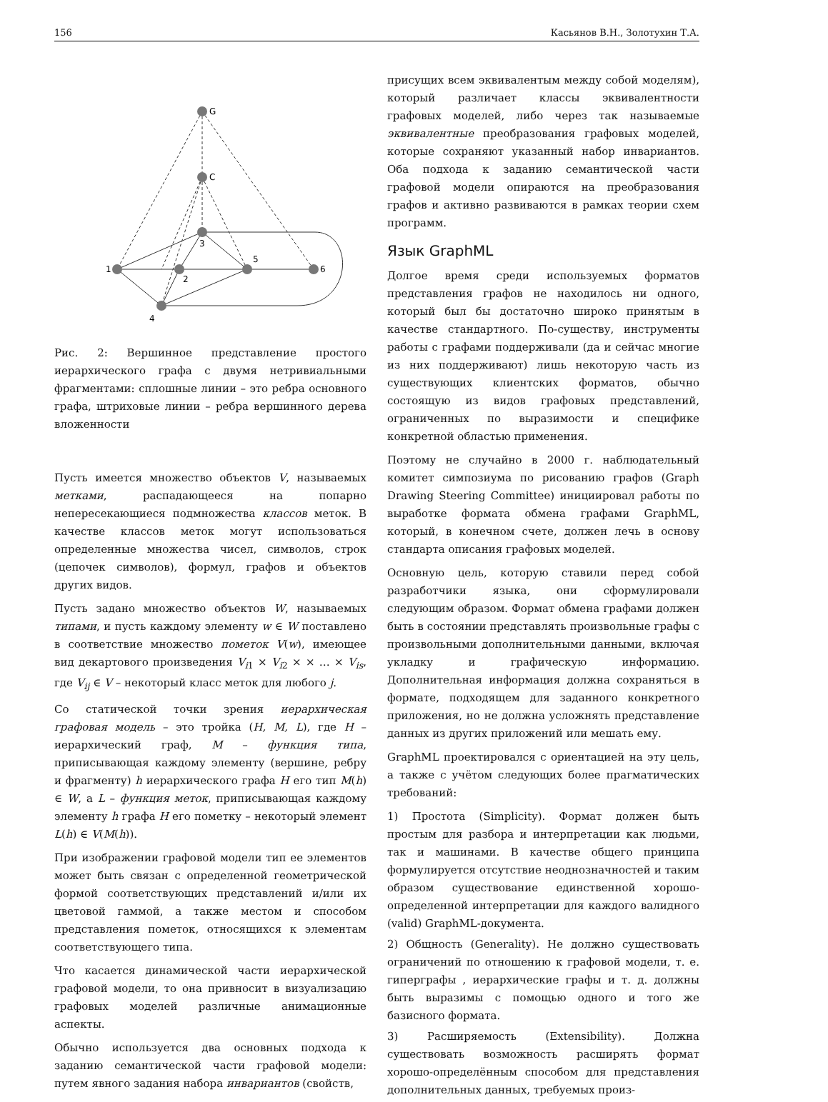156 Касьянов В.Н., Золотухин Т.А.
G
C
3
1
2
5
6
4
Рис. 2: Вершинное представление простого иерархического графа с двумя нетривиальными фрагментами: сплошные линии – это ребра основного графа, штриховые линии – ребра вершинного дерева вложенности
Пусть имеется множество объектов V, называемых метками, распадающееся на попарно непересекающиеся подмножества классов меток. В качестве классов меток могут использоваться определенные множества чисел, символов, строк (цепочек символов), формул, графов и объектов других видов.
Пусть задано множество объектов W, называемых типами, и пусть каждому элементу w ∈ W поставлено в соответствие множество пометок V(w), имеющее вид декартового произведения V<sub>i1</sub> × V<sub>i2</sub> × × … × V<sub>is</sub>, где V<sub>ij</sub> ∈ V – некоторый класс меток для любого j.
Со статической точки зрения иерархическая графовая модель – это тройка (H, M, L), где H – иерархический граф, M – функция типа, приписывающая каждому элементу (вершине, ребру и фрагменту) h иерархического графа H его тип M(h) ∈ W, а L – функция меток, приписывающая каждому элементу h графа H его пометку – некоторый элемент L(h) ∈ V(M(h)).
При изображении графовой модели тип ее элементов может быть связан с определенной геометрической формой соответствующих представлений и/или их цветовой гаммой, а также местом и способом представления пометок, относящихся к элементам соответствующего типа.
Что касается динамической части иерархической графовой модели, то она привносит в визуализацию графовых моделей различные анимационные аспекты.
Обычно используется два основных подхода к заданию семантической части графовой модели: путем явного задания набора инвариантов (свойств,
присущих всем эквивалентым между собой моделям), который различает классы эквивалентности графовых моделей, либо через так называемые эквивалентные преобразования графовых моделей, которые сохраняют указанный набор инвариантов. Оба подхода к заданию семантической части графовой модели опираются на преобразования графов и активно развиваются в рамках теории схем программ.
Язык GraphML
Долгое время среди используемых форматов представления графов не находилось ни одного, который был бы достаточно широко принятым в качестве стандартного. По-существу, инструменты работы с графами поддерживали (да и сейчас многие из них поддерживают) лишь некоторую часть из существующих клиентских форматов, обычно состоящую из видов графовых представлений, ограниченных по выразимости и специфике конкретной областью применения.
Поэтому не случайно в 2000 г. наблюдательный комитет симпозиума по рисованию графов (Graph Drawing Steering Committee) инициировал работы по выработке формата обмена графами GraphML, который, в конечном счете, должен лечь в основу стандарта описания графовых моделей.
Основную цель, которую ставили перед собой разработчики языка, они сформулировали следующим образом. Формат обмена графами должен быть в состоянии представлять произвольные графы с произвольными дополнительными данными, включая укладку и графическую информацию. Дополнительная информация должна сохраняться в формате, подходящем для заданного конкретного приложения, но не должна усложнять представление данных из других приложений или мешать ему.
GraphML проектировался с ориентацией на эту цель, а также с учётом следующих более прагматических требований:
1) Простота (Simplicity). Формат должен быть простым для разбора и интерпретации как людьми, так и машинами. В качестве общего принципа формулируется отсутствие неоднозначностей и таким образом существование единственной хорошо-определенной интерпретации для каждого валидного (valid) GraphML-документа.
2) Общность (Generality). Не должно существовать ограничений по отношению к графовой модели, т. е. гиперграфы , иерархические графы и т. д. должны быть выразимы с помощью одного и того же базисного формата.
3) Расширяемость (Extensibility). Должна существовать возможность расширять формат хорошо-определённым способом для представления дополнительных данных, требуемых произ-